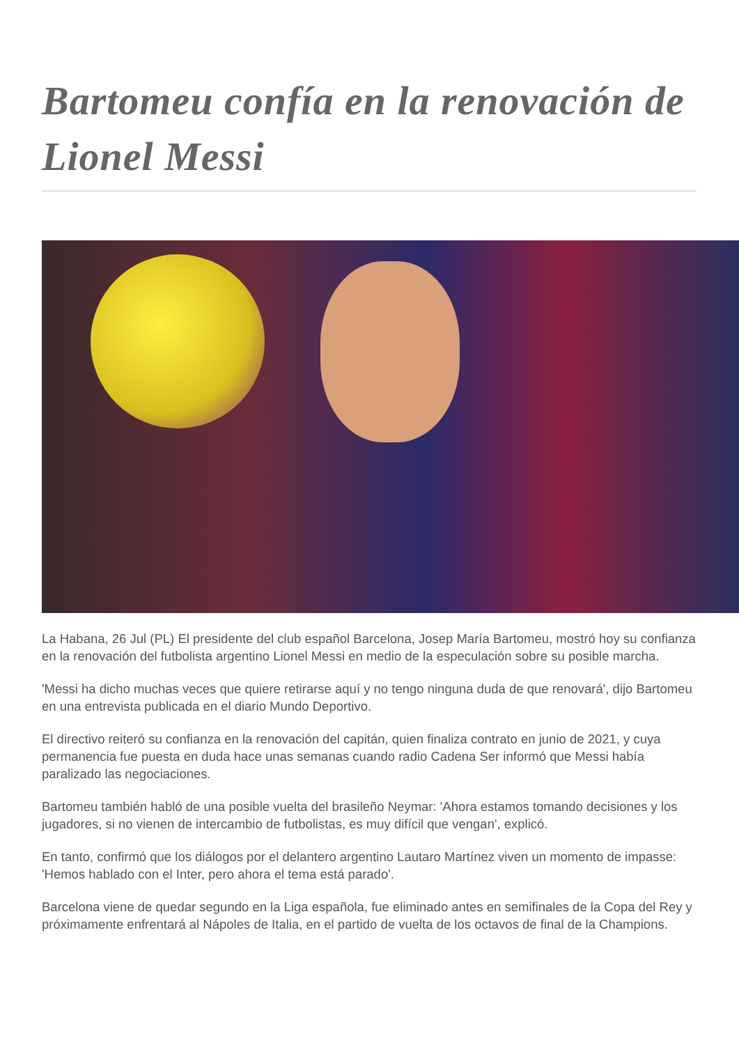Bartomeu confía en la renovación de Lionel Messi
La Habana, 26 Jul (PL) El presidente del club español Barcelona, Josep María Bartomeu, mostró hoy su confianza en la renovación del futbolista argentino Lionel Messi en medio de la especulación sobre su posible marcha.
'Messi ha dicho muchas veces que quiere retirarse aquí y no tengo ninguna duda de que renovará', dijo Bartomeu en una entrevista publicada en el diario Mundo Deportivo.
El directivo reiteró su confianza en la renovación del capitán, quien finaliza contrato en junio de 2021, y cuya permanencia fue puesta en duda hace unas semanas cuando radio Cadena Ser informó que Messi había paralizado las negociaciones.
Bartomeu también habló de una posible vuelta del brasileño Neymar: 'Ahora estamos tomando decisiones y los jugadores, si no vienen de intercambio de futbolistas, es muy difícil que vengan', explicó.
En tanto, confirmó que los diálogos por el delantero argentino Lautaro Martínez viven un momento de impasse: 'Hemos hablado con el Inter, pero ahora el tema está parado'.
Barcelona viene de quedar segundo en la Liga española, fue eliminado antes en semifinales de la Copa del Rey y próximamente enfrentará al Nápoles de Italia, en el partido de vuelta de los octavos de final de la Champions.